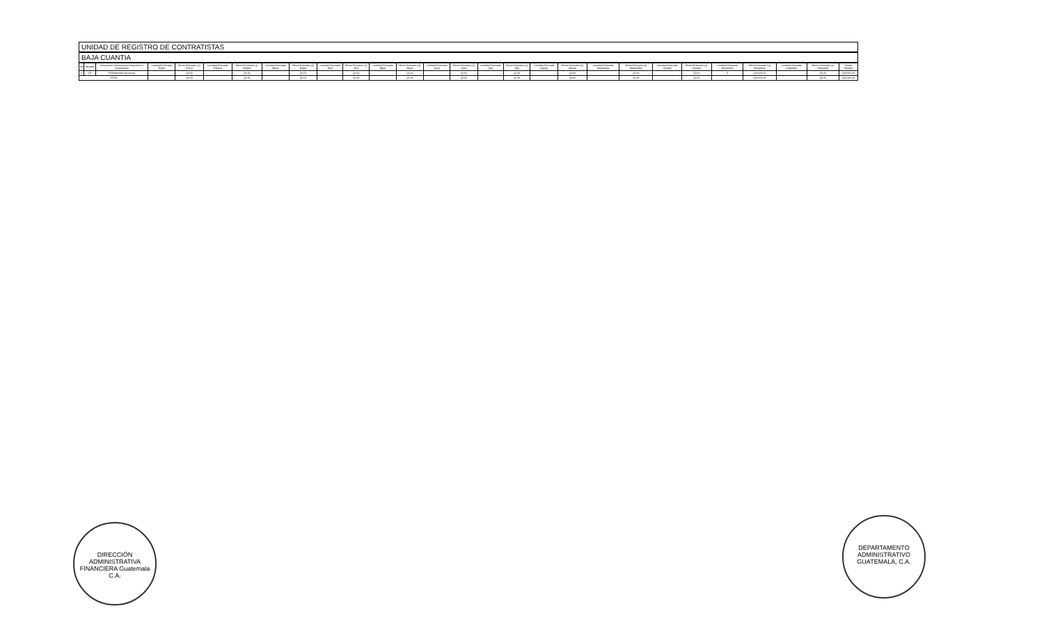UNIDAD DE REGISTRO DE CONTRATISTAS
BAJA CUANTIA
| No | Renglón | Descripción General de la Adquisición o Contratación | Cantidad Estimada Enero | Monto Estimado (Q) Enero | Cantidad Estimada Febrero | Monto Estimado (Q) Febrero | Cantidad Estimada Marzo | Monto Estimado (Q) Marzo | Cantidad Estimada Abril | Monto Estimado (Q) Abril | Cantidad Estimada Mayo | Monto Estimado (Q) Mayo | Cantidad Estimada Junio | Monto Estimado (Q) Junio | Cantidad Estimada Julio | Monto Estimado (Q) Julio | Cantidad Estimada Agosto | Monto Estimado (Q) Agosto | Cantidad Estimada Septiembre | Monto Estimado (Q) Septiembre | Cantidad Estimada Octubre | Monto Estimado (Q) Octubre | Cantidad Estimada Noviembre | Monto Estimado (Q) Noviembre | Cantidad Estimada Diciembre | Monto Estimado (Q) Diciembre | Totales Renglón |
| --- | --- | --- | --- | --- | --- | --- | --- | --- | --- | --- | --- | --- | --- | --- | --- | --- | --- | --- | --- | --- | --- | --- | --- | --- | --- | --- | --- |
| 1 | 121 | Publicaciones de prensa | | Q0.00 | | Q0.00 | | Q0.00 | | Q0.00 | | Q0.00 | | Q0.00 | | Q0.00 | | Q0.00 | | Q0.00 | | Q0.00 | 3 | Q24,000.00 | | Q0.00 | Q24,000.00 |
| TOTAL | | | | Q0.00 | | Q0.00 | | Q0.00 | | Q0.00 | | Q0.00 | | Q0.00 | | Q0.00 | | Q0.00 | | Q0.00 | | Q0.00 | | Q24,000.00 | | Q0.00 | Q24,000.00 |
DIRECCIÓN ADMINISTRATIVA FINANCIERA Guatemala C.A.
DEPARTAMENTO ADMINISTRATIVO GUATEMALA, C.A.